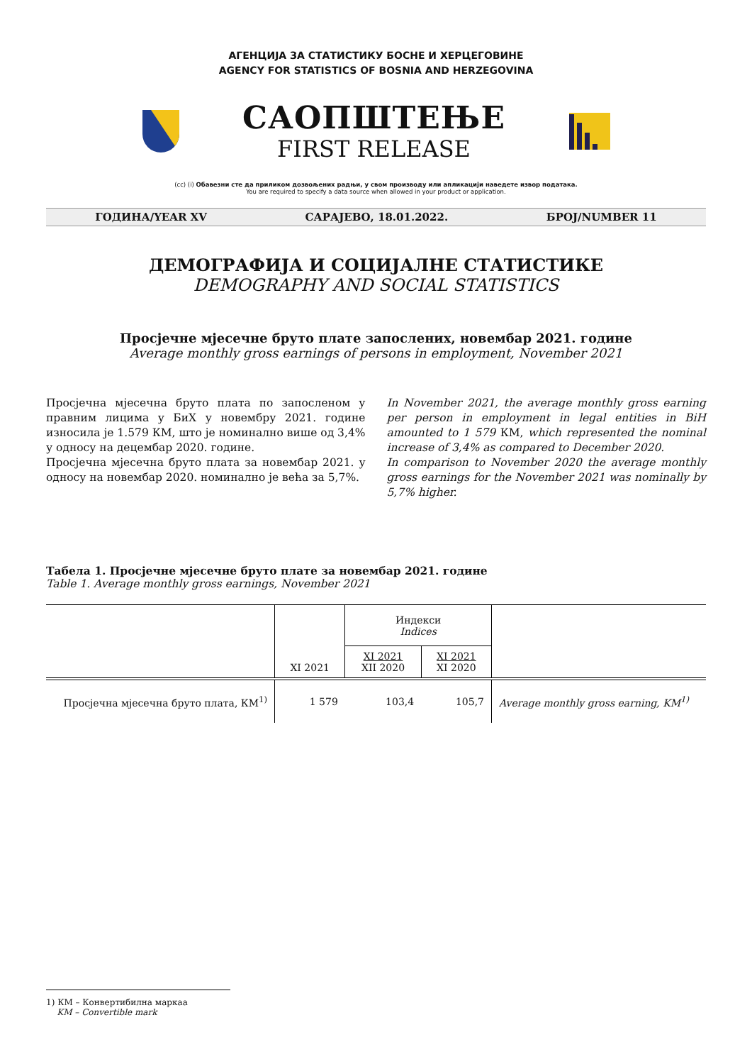АГЕНЦИЈА ЗА СТАТИСТИКУ БОСНЕ И ХЕРЦЕГОВИНЕ
AGENCY FOR STATISTICS OF BOSNIA AND HERZEGOVINA
САОПШТЕЊЕ
FIRST RELEASE
(cc) (i) Обавезни сте да приликом дозвољених радњи, у свом производу или апликацији наведете извор података.
You are required to specify a data source when allowed in your product or application.
ГОДИНА/YEAR XV САРАЈЕВО, 18.01.2022. БРОЈ/NUMBER 11
ДЕМОГРАФИЈА И СОЦИЈАЛНЕ СТАТИСТИКЕ
DEMOGRAPHY AND SOCIAL STATISTICS
Просјечне мјесечне бруто плате запослених, новембар 2021. године
Average monthly gross earnings of persons in employment, November 2021
Просјечна мјесечна бруто плата по запосленом у правним лицима у БиХ у новембру 2021. године износила је 1.579 КМ, што је номинално више од 3,4% у односу на децембар 2020. године.
Просјечна мјесечна бруто плата за новембар 2021. у односу на новембар 2020. номинално је већа за 5,7%.
In November 2021, the average monthly gross earning per person in employment in legal entities in BiH amounted to 1 579 КМ, which represented the nominal increase of 3,4% as compared to December 2020.
In comparison to November 2020 the average monthly gross earnings for the November 2021 was nominally by 5,7% higher.
Табела 1. Просјечне мјесечне бруто плате за новембар 2021. године
Table 1. Average monthly gross earnings, November 2021
| | XI 2021 | Индекси Indices | | |
| --- | --- | --- | --- | --- |
| | | XI 2021 XII 2020 | XI 2021 XI 2020 | |
| Просјечна мјесечна бруто плата, КМ<sup>1)</sup> | 1 579 | 103,4 | 105,7 | Average monthly gross earning, KM<sup>1)</sup> |
1) КМ – Конвертибилна маркаа
KM – Convertible mark